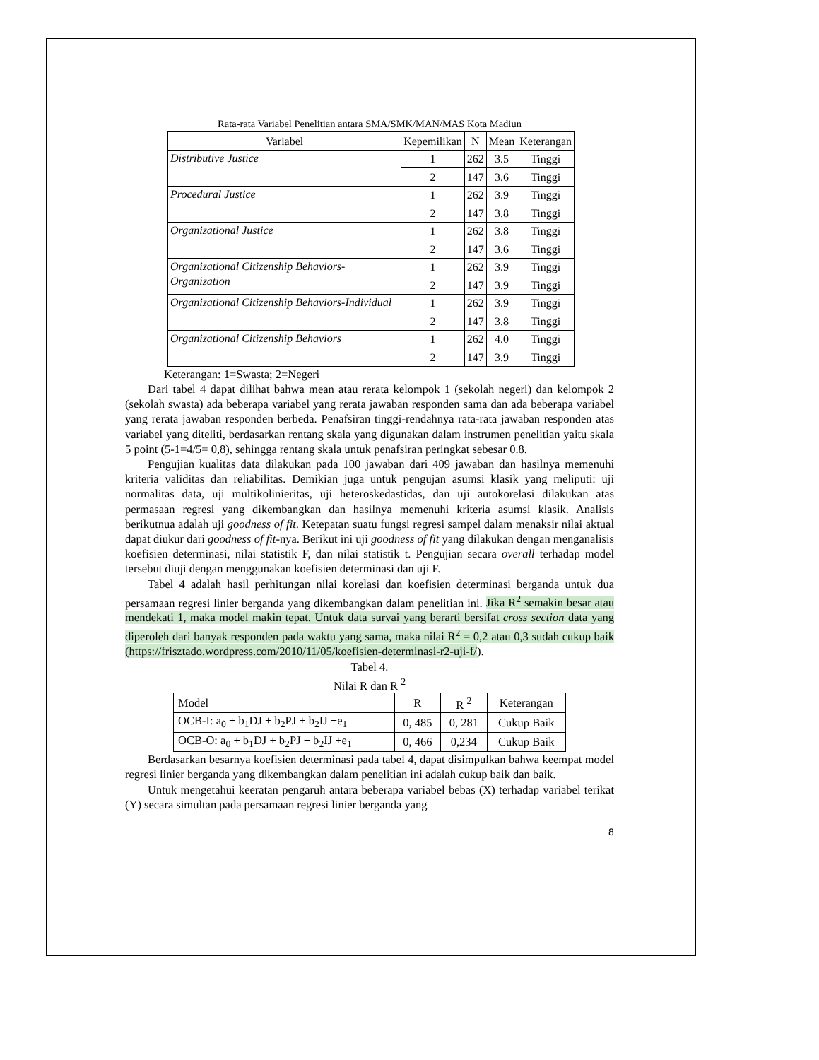Rata-rata Variabel Penelitian antara SMA/SMK/MAN/MAS Kota Madiun
| Variabel | Kepemilikan | N | Mean | Keterangan |
| --- | --- | --- | --- | --- |
| Distributive Justice | 1 | 262 | 3.5 | Tinggi |
| | 2 | 147 | 3.6 | Tinggi |
| Procedural Justice | 1 | 262 | 3.9 | Tinggi |
| | 2 | 147 | 3.8 | Tinggi |
| Organizational Justice | 1 | 262 | 3.8 | Tinggi |
| | 2 | 147 | 3.6 | Tinggi |
| Organizational Citizenship Behaviors-Organization | 1 | 262 | 3.9 | Tinggi |
| | 2 | 147 | 3.9 | Tinggi |
| Organizational Citizenship Behaviors-Individual | 1 | 262 | 3.9 | Tinggi |
| | 2 | 147 | 3.8 | Tinggi |
| Organizational Citizenship Behaviors | 1 | 262 | 4.0 | Tinggi |
| | 2 | 147 | 3.9 | Tinggi |
Keterangan: 1=Swasta; 2=Negeri
Dari tabel 4 dapat dilihat bahwa mean atau rerata kelompok 1 (sekolah negeri) dan kelompok 2 (sekolah swasta) ada beberapa variabel yang rerata jawaban responden sama dan ada beberapa variabel yang rerata jawaban responden berbeda. Penafsiran tinggi-rendahnya rata-rata jawaban responden atas variabel yang diteliti, berdasarkan rentang skala yang digunakan dalam instrumen penelitian yaitu skala 5 point (5-1=4/5= 0,8), sehingga rentang skala untuk penafsiran peringkat sebesar 0.8.
Pengujian kualitas data dilakukan pada 100 jawaban dari 409 jawaban dan hasilnya memenuhi kriteria validitas dan reliabilitas. Demikian juga untuk pengujan asumsi klasik yang meliputi: uji normalitas data, uji multikolinieritas, uji heteroskedastidas, dan uji autokorelasi dilakukan atas permasaan regresi yang dikembangkan dan hasilnya memenuhi kriteria asumsi klasik. Analisis berikutnua adalah uji goodness of fit. Ketepatan suatu fungsi regresi sampel dalam menaksir nilai aktual dapat diukur dari goodness of fit-nya. Berikut ini uji goodness of fit yang dilakukan dengan menganalisis koefisien determinasi, nilai statistik F, dan nilai statistik t. Pengujian secara overall terhadap model tersebut diuji dengan menggunakan koefisien determinasi dan uji F.
Tabel 4 adalah hasil perhitungan nilai korelasi dan koefisien determinasi berganda untuk dua persamaan regresi linier berganda yang dikembangkan dalam penelitian ini. Jika R<sup>2</sup> semakin besar atau mendekati 1, maka model makin tepat. Untuk data survai yang berarti bersifat cross section data yang diperoleh dari banyak responden pada waktu yang sama, maka nilai R<sup>2</sup> = 0,2 atau 0,3 sudah cukup baik (https://frisztado.wordpress.com/2010/11/05/koefisien-determinasi-r2-uji-f/).
Tabel 4.
Nilai R dan R <sup>2</sup>
| Model | R | R <sup>2</sup> | Keterangan |
| OCB-I: a<sub>0</sub> + b<sub>1</sub>DJ + b<sub>2</sub>PJ + b<sub>2</sub>IJ +e<sub>1</sub> | 0, 485 | 0, 281 | Cukup Baik |
| OCB-O: a<sub>0</sub> + b<sub>1</sub>DJ + b<sub>2</sub>PJ + b<sub>2</sub>IJ +e<sub>1</sub> | 0, 466 | 0,234 | Cukup Baik |
Berdasarkan besarnya koefisien determinasi pada tabel 4, dapat disimpulkan bahwa keempat model regresi linier berganda yang dikembangkan dalam penelitian ini adalah cukup baik dan baik.
Untuk mengetahui keeratan pengaruh antara beberapa variabel bebas (X) terhadap variabel terikat (Y) secara simultan pada persamaan regresi linier berganda yang
8